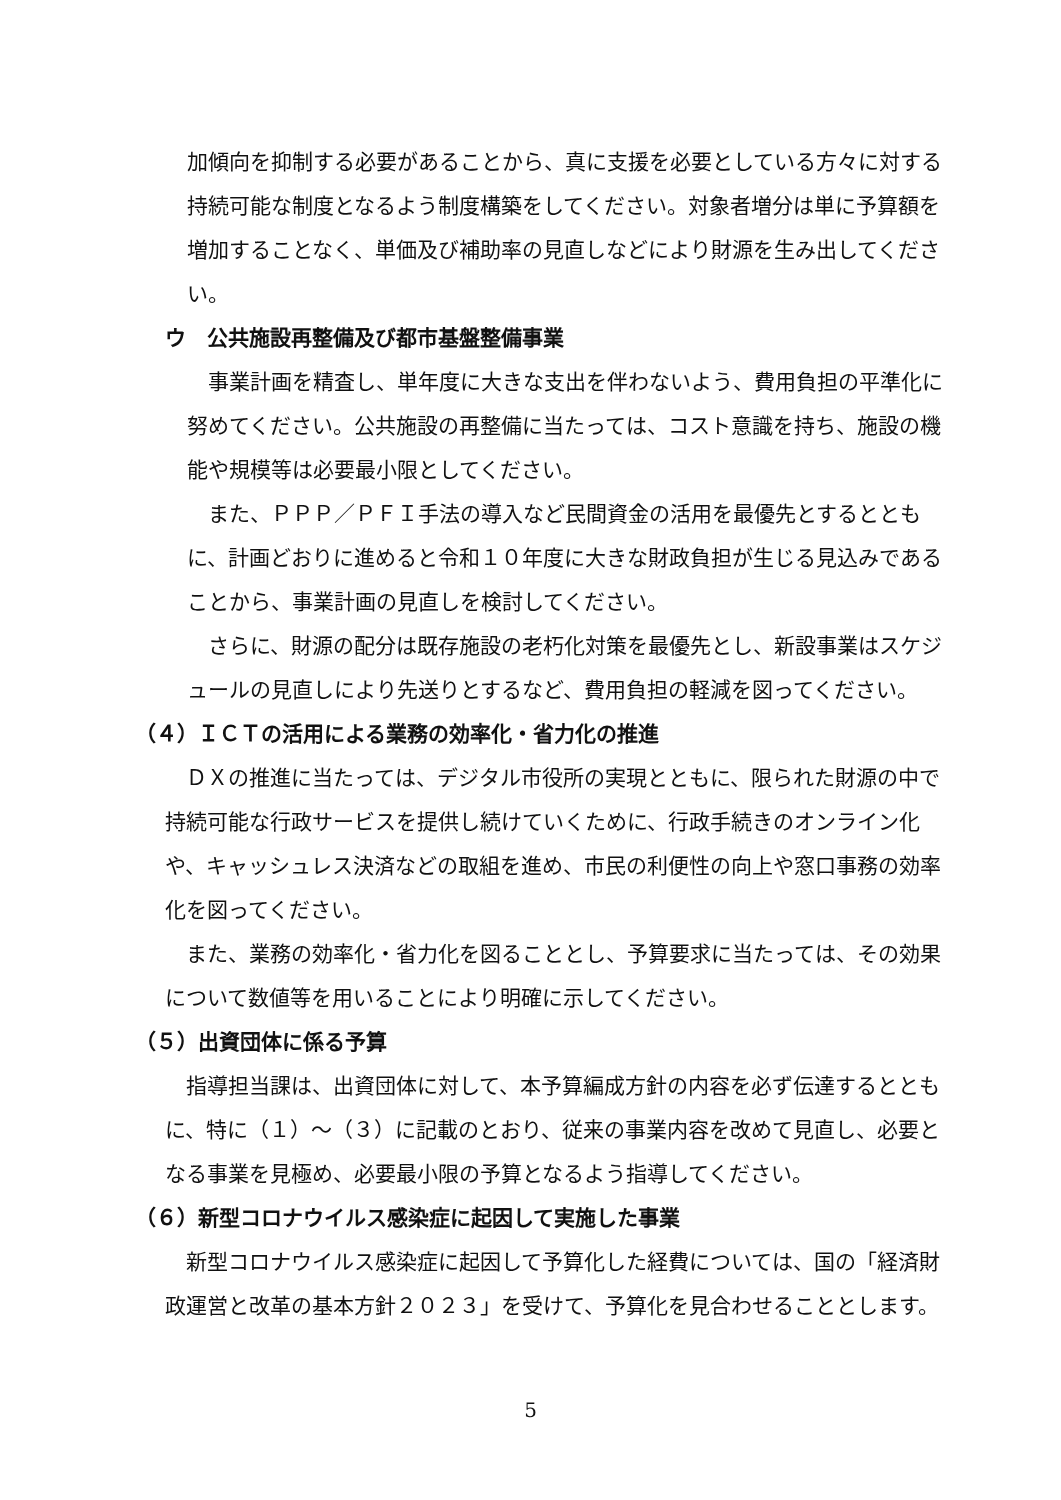加傾向を抑制する必要があることから、真に支援を必要としている方々に対する持続可能な制度となるよう制度構築をしてください。対象者増分は単に予算額を増加することなく、単価及び補助率の見直しなどにより財源を生み出してください。
ウ　公共施設再整備及び都市基盤整備事業
　事業計画を精査し、単年度に大きな支出を伴わないよう、費用負担の平準化に努めてください。公共施設の再整備に当たっては、コスト意識を持ち、施設の機能や規模等は必要最小限としてください。
　また、ＰＰＰ／ＰＦＩ手法の導入など民間資金の活用を最優先とするとともに、計画どおりに進めると令和１０年度に大きな財政負担が生じる見込みであることから、事業計画の見直しを検討してください。
　さらに、財源の配分は既存施設の老朽化対策を最優先とし、新設事業はスケジュールの見直しにより先送りとするなど、費用負担の軽減を図ってください。
（４）ＩＣＴの活用による業務の効率化・省力化の推進
　ＤＸの推進に当たっては、デジタル市役所の実現とともに、限られた財源の中で持続可能な行政サービスを提供し続けていくために、行政手続きのオンライン化や、キャッシュレス決済などの取組を進め、市民の利便性の向上や窓口事務の効率化を図ってください。
　また、業務の効率化・省力化を図ることとし、予算要求に当たっては、その効果について数値等を用いることにより明確に示してください。
（５）出資団体に係る予算
　指導担当課は、出資団体に対して、本予算編成方針の内容を必ず伝達するとともに、特に（１）～（３）に記載のとおり、従来の事業内容を改めて見直し、必要となる事業を見極め、必要最小限の予算となるよう指導してください。
（６）新型コロナウイルス感染症に起因して実施した事業
　新型コロナウイルス感染症に起因して予算化した経費については、国の「経済財政運営と改革の基本方針２０２３」を受けて、予算化を見合わせることとします。
5